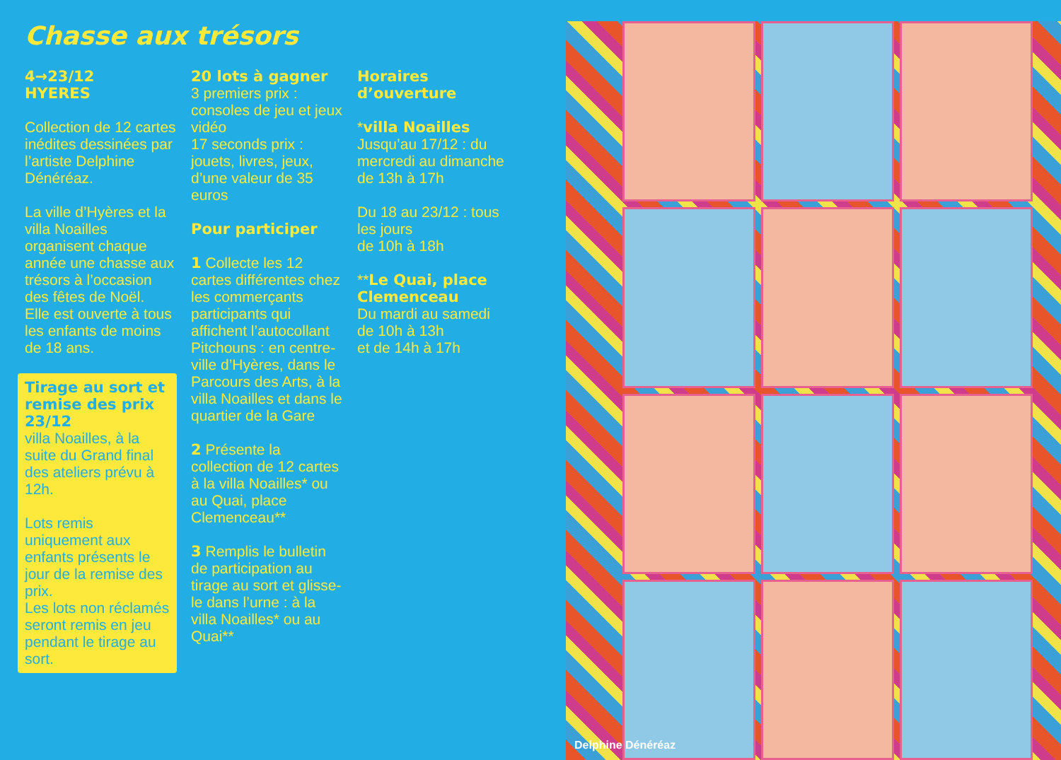Chasse aux trésors
4→23/12
HYERES
Collection de 12 cartes inédites dessinées par l’artiste Delphine Dénéréaz.
La ville d’Hyères et la villa Noailles organisent chaque année une chasse aux trésors à l’occasion des fêtes de Noël.
Elle est ouverte à tous les enfants de moins de 18 ans.
Tirage au sort et remise des prix 23/12
villa Noailles, à la suite du Grand final des ateliers prévu à 12h.
Lots remis uniquement aux enfants présents le jour de la remise des prix.
Les lots non réclamés seront remis en jeu pendant le tirage au sort.
20 lots à gagner
3 premiers prix : consoles de jeu et jeux vidéo
17 seconds prix : jouets, livres, jeux, d’une valeur de 35 euros
Pour participer
1 Collecte les 12 cartes différentes chez les commerçants participants qui affichent l’autocollant Pitchouns : en centre-ville d’Hyères, dans le Parcours des Arts, à la villa Noailles et dans le quartier de la Gare
2 Présente la collection de 12 cartes à la villa Noailles* ou au Quai, place Clemenceau**
3 Remplis le bulletin de participation au tirage au sort et glisse-le dans l’urne : à la villa Noailles* ou au Quai**
Horaires d’ouverture
*villa Noailles
Jusqu’au 17/12 : du mercredi au dimanche
de 13h à 17h
Du 18 au 23/12 : tous les jours
de 10h à 18h
**Le Quai, place Clemenceau
Du mardi au samedi de 10h à 13h
et de 14h à 17h
Delphine Dénéréaz